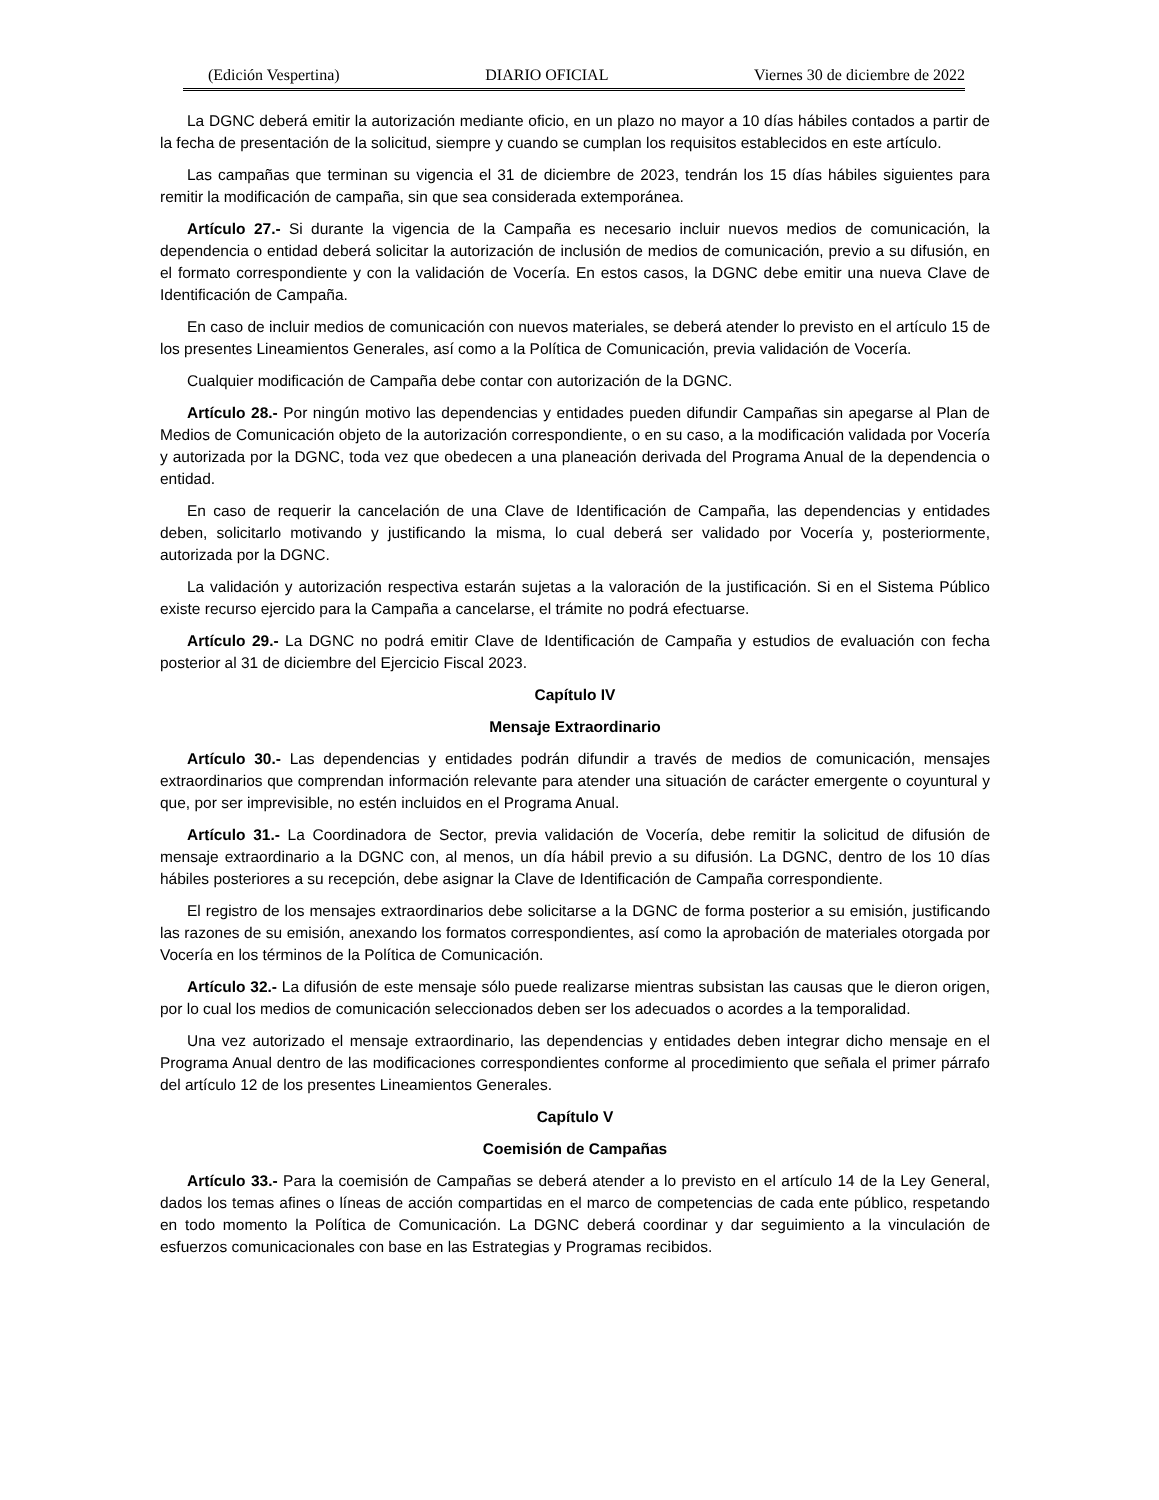(Edición Vespertina) DIARIO OFICIAL Viernes 30 de diciembre de 2022
La DGNC deberá emitir la autorización mediante oficio, en un plazo no mayor a 10 días hábiles contados a partir de la fecha de presentación de la solicitud, siempre y cuando se cumplan los requisitos establecidos en este artículo.
Las campañas que terminan su vigencia el 31 de diciembre de 2023, tendrán los 15 días hábiles siguientes para remitir la modificación de campaña, sin que sea considerada extemporánea.
Artículo 27.- Si durante la vigencia de la Campaña es necesario incluir nuevos medios de comunicación, la dependencia o entidad deberá solicitar la autorización de inclusión de medios de comunicación, previo a su difusión, en el formato correspondiente y con la validación de Vocería. En estos casos, la DGNC debe emitir una nueva Clave de Identificación de Campaña.
En caso de incluir medios de comunicación con nuevos materiales, se deberá atender lo previsto en el artículo 15 de los presentes Lineamientos Generales, así como a la Política de Comunicación, previa validación de Vocería.
Cualquier modificación de Campaña debe contar con autorización de la DGNC.
Artículo 28.- Por ningún motivo las dependencias y entidades pueden difundir Campañas sin apegarse al Plan de Medios de Comunicación objeto de la autorización correspondiente, o en su caso, a la modificación validada por Vocería y autorizada por la DGNC, toda vez que obedecen a una planeación derivada del Programa Anual de la dependencia o entidad.
En caso de requerir la cancelación de una Clave de Identificación de Campaña, las dependencias y entidades deben, solicitarlo motivando y justificando la misma, lo cual deberá ser validado por Vocería y, posteriormente, autorizada por la DGNC.
La validación y autorización respectiva estarán sujetas a la valoración de la justificación. Si en el Sistema Público existe recurso ejercido para la Campaña a cancelarse, el trámite no podrá efectuarse.
Artículo 29.- La DGNC no podrá emitir Clave de Identificación de Campaña y estudios de evaluación con fecha posterior al 31 de diciembre del Ejercicio Fiscal 2023.
Capítulo IV
Mensaje Extraordinario
Artículo 30.- Las dependencias y entidades podrán difundir a través de medios de comunicación, mensajes extraordinarios que comprendan información relevante para atender una situación de carácter emergente o coyuntural y que, por ser imprevisible, no estén incluidos en el Programa Anual.
Artículo 31.- La Coordinadora de Sector, previa validación de Vocería, debe remitir la solicitud de difusión de mensaje extraordinario a la DGNC con, al menos, un día hábil previo a su difusión. La DGNC, dentro de los 10 días hábiles posteriores a su recepción, debe asignar la Clave de Identificación de Campaña correspondiente.
El registro de los mensajes extraordinarios debe solicitarse a la DGNC de forma posterior a su emisión, justificando las razones de su emisión, anexando los formatos correspondientes, así como la aprobación de materiales otorgada por Vocería en los términos de la Política de Comunicación.
Artículo 32.- La difusión de este mensaje sólo puede realizarse mientras subsistan las causas que le dieron origen, por lo cual los medios de comunicación seleccionados deben ser los adecuados o acordes a la temporalidad.
Una vez autorizado el mensaje extraordinario, las dependencias y entidades deben integrar dicho mensaje en el Programa Anual dentro de las modificaciones correspondientes conforme al procedimiento que señala el primer párrafo del artículo 12 de los presentes Lineamientos Generales.
Capítulo V
Coemisión de Campañas
Artículo 33.- Para la coemisión de Campañas se deberá atender a lo previsto en el artículo 14 de la Ley General, dados los temas afines o líneas de acción compartidas en el marco de competencias de cada ente público, respetando en todo momento la Política de Comunicación. La DGNC deberá coordinar y dar seguimiento a la vinculación de esfuerzos comunicacionales con base en las Estrategias y Programas recibidos.